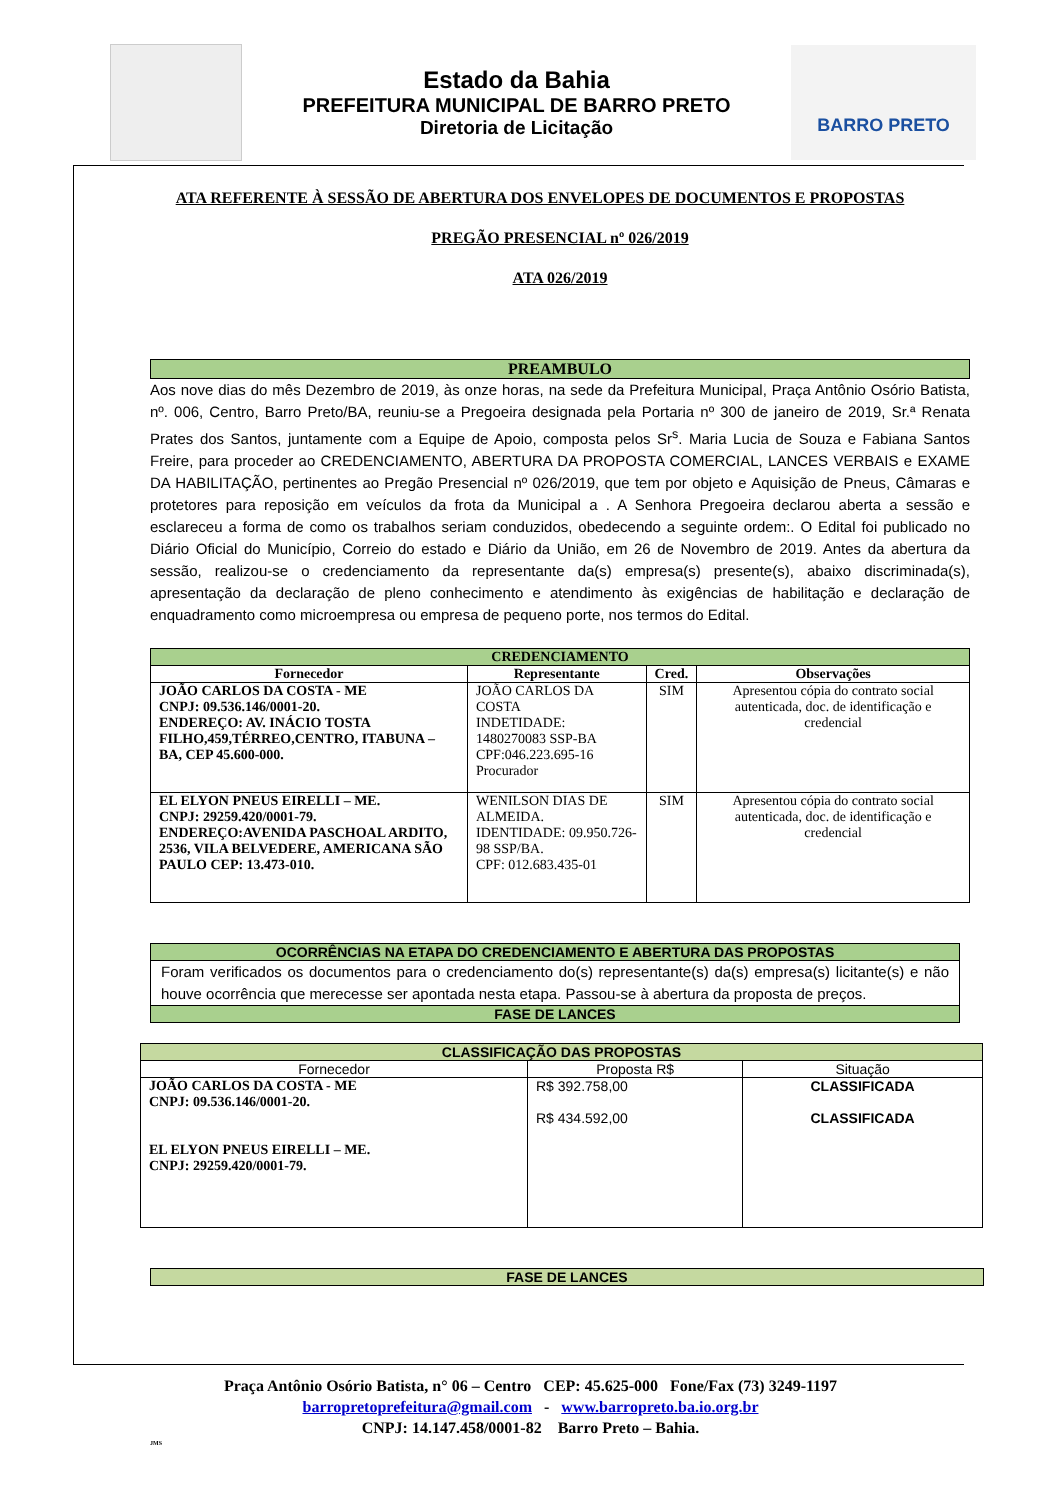Estado da Bahia
PREFEITURA MUNICIPAL DE BARRO PRETO
Diretoria de Licitação
BARRO PRETO
ATA REFERENTE À SESSÃO DE ABERTURA DOS ENVELOPES DE DOCUMENTOS E PROPOSTAS
PREGÃO PRESENCIAL nº 026/2019
ATA 026/2019
PREAMBULO
Aos nove dias do mês Dezembro de 2019, às onze horas, na sede da Prefeitura Municipal, Praça Antônio Osório Batista, nº. 006, Centro, Barro Preto/BA, reuniu-se a Pregoeira designada pela Portaria nº 300 de janeiro de 2019, Sr.ª Renata Prates dos Santos, juntamente com a Equipe de Apoio, composta pelos Sr<sup>s</sup>. Maria Lucia de Souza e Fabiana Santos Freire, para proceder ao CREDENCIAMENTO, ABERTURA DA PROPOSTA COMERCIAL, LANCES VERBAIS e EXAME DA HABILITAÇÃO, pertinentes ao Pregão Presencial nº 026/2019, que tem por objeto e Aquisição de Pneus, Câmaras e protetores para reposição em veículos da frota da Municipal a . A Senhora Pregoeira declarou aberta a sessão e esclareceu a forma de como os trabalhos seriam conduzidos, obedecendo a seguinte ordem:. O Edital foi publicado no Diário Oficial do Município, Correio do estado e Diário da União, em 26 de Novembro de 2019. Antes da abertura da sessão, realizou-se o credenciamento da representante da(s) empresa(s) presente(s), abaixo discriminada(s), apresentação da declaração de pleno conhecimento e atendimento às exigências de habilitação e declaração de enquadramento como microempresa ou empresa de pequeno porte, nos termos do Edital.
| CREDENCIAMENTO | | | |
| --- | --- | --- | --- |
| Fornecedor | Representante | Cred. | Observações |
| JOÃO CARLOS DA COSTA - ME CNPJ: 09.536.146/0001-20. ENDEREÇO: AV. INÁCIO TOSTA FILHO,459,TÉRREO,CENTRO, ITABUNA – BA, CEP 45.600-000. | JOÃO CARLOS DA COSTA INDETIDADE: 1480270083 SSP-BA CPF:046.223.695-16 Procurador | SIM | Apresentou cópia do contrato social autenticada, doc. de identificação e credencial |
| EL ELYON PNEUS EIRELLI – ME. CNPJ: 29259.420/0001-79. ENDEREÇO:AVENIDA PASCHOAL ARDITO, 2536, VILA BELVEDERE, AMERICANA SÃO PAULO CEP: 13.473-010. | WENILSON DIAS DE ALMEIDA. IDENTIDADE: 09.950.726-98 SSP/BA. CPF: 012.683.435-01 | SIM | Apresentou cópia do contrato social autenticada, doc. de identificação e credencial |
OCORRÊNCIAS NA ETAPA DO CREDENCIAMENTO E ABERTURA DAS PROPOSTAS
Foram verificados os documentos para o credenciamento do(s) representante(s) da(s) empresa(s) licitante(s) e não houve ocorrência que merecesse ser apontada nesta etapa. Passou-se à abertura da proposta de preços.
FASE DE LANCES
| CLASSIFICAÇÃO DAS PROPOSTAS | | |
| --- | --- | --- |
| Fornecedor | Proposta R$ | Situação |
| JOÃO CARLOS DA COSTA - ME CNPJ: 09.536.146/0001-20. EL ELYON PNEUS EIRELLI – ME. CNPJ: 29259.420/0001-79. | R$ 392.758,00 R$ 434.592,00 | CLASSIFICADA CLASSIFICADA |
FASE DE LANCES
Praça Antônio Osório Batista, n° 06 – Centro CEP: 45.625-000 Fone/Fax (73) 3249-1197
barropretoprefeitura@gmail.com - www.barropreto.ba.io.org.br
CNPJ: 14.147.458/0001-82 Barro Preto – Bahia.
JMS